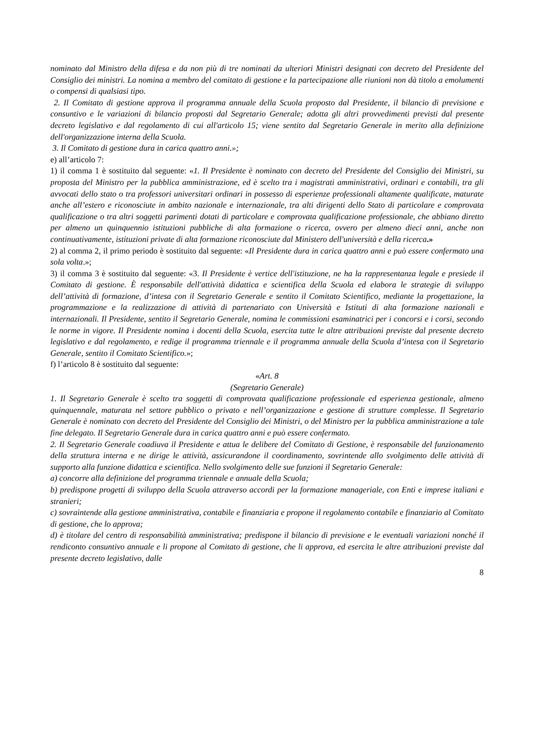nominato dal Ministro della difesa e da non più di tre nominati da ulteriori Ministri designati con decreto del Presidente del Consiglio dei ministri. La nomina a membro del comitato di gestione e la partecipazione alle riunioni non dà titolo a emolumenti o compensi di qualsiasi tipo.
2. Il Comitato di gestione approva il programma annuale della Scuola proposto dal Presidente, il bilancio di previsione e consuntivo e le variazioni di bilancio proposti dal Segretario Generale; adotta gli altri provvedimenti previsti dal presente decreto legislativo e dal regolamento di cui all'articolo 15; viene sentito dal Segretario Generale in merito alla definizione dell'organizzazione interna della Scuola.
3. Il Comitato di gestione dura in carica quattro anni.»;
e) all’articolo 7:
1) il comma 1 è sostituito dal seguente: «1. Il Presidente è nominato con decreto del Presidente del Consiglio dei Ministri, su proposta del Ministro per la pubblica amministrazione, ed è scelto tra i magistrati amministrativi, ordinari e contabili, tra gli avvocati dello stato o tra professori universitari ordinari in possesso di esperienze professionali altamente qualificate, maturate anche all’estero e riconosciute in ambito nazionale e internazionale, tra alti dirigenti dello Stato di particolare e comprovata qualificazione o tra altri soggetti parimenti dotati di particolare e comprovata qualificazione professionale, che abbiano diretto per almeno un quinquennio istituzioni pubbliche di alta formazione o ricerca, ovvero per almeno dieci anni, anche non continuativamente, istituzioni private di alta formazione riconosciute dal Ministero dell'università e della ricerca.»
2) al comma 2, il primo periodo è sostituito dal seguente: «Il Presidente dura in carica quattro anni e può essere confermato una sola volta.»;
3) il comma 3 è sostituito dal seguente: «3. Il Presidente è vertice dell'istituzione, ne ha la rappresentanza legale e presiede il Comitato di gestione. È responsabile dell'attività didattica e scientifica della Scuola ed elabora le strategie di sviluppo dell’attività di formazione, d’intesa con il Segretario Generale e sentito il Comitato Scientifico, mediante la progettazione, la programmazione e la realizzazione di attività di partenariato con Università e Istituti di alta formazione nazionali e internazionali. Il Presidente, sentito il Segretario Generale, nomina le commissioni esaminatrici per i concorsi e i corsi, secondo le norme in vigore. Il Presidente nomina i docenti della Scuola, esercita tutte le altre attribuzioni previste dal presente decreto legislativo e dal regolamento, e redige il programma triennale e il programma annuale della Scuola d’intesa con il Segretario Generale, sentito il Comitato Scientifico.»;
f) l’articolo 8 è sostituito dal seguente:
«Art. 8
(Segretario Generale)
1. Il Segretario Generale è scelto tra soggetti di comprovata qualificazione professionale ed esperienza gestionale, almeno quinquennale, maturata nel settore pubblico o privato e nell’organizzazione e gestione di strutture complesse. Il Segretario Generale è nominato con decreto del Presidente del Consiglio dei Ministri, o del Ministro per la pubblica amministrazione a tale fine delegato. Il Segretario Generale dura in carica quattro anni e può essere confermato.
2. Il Segretario Generale coadiuva il Presidente e attua le delibere del Comitato di Gestione, è responsabile del funzionamento della struttura interna e ne dirige le attività, assicurandone il coordinamento, sovrintende allo svolgimento delle attività di supporto alla funzione didattica e scientifica. Nello svolgimento delle sue funzioni il Segretario Generale:
a) concorre alla definizione del programma triennale e annuale della Scuola;
b) predispone progetti di sviluppo della Scuola attraverso accordi per la formazione manageriale, con Enti e imprese italiani e stranieri;
c) sovraintende alla gestione amministrativa, contabile e finanziaria e propone il regolamento contabile e finanziario al Comitato di gestione, che lo approva;
d) è titolare del centro di responsabilità amministrativa; predispone il bilancio di previsione e le eventuali variazioni nonché il rendiconto consuntivo annuale e li propone al Comitato di gestione, che li approva, ed esercita le altre attribuzioni previste dal presente decreto legislativo, dalle
8